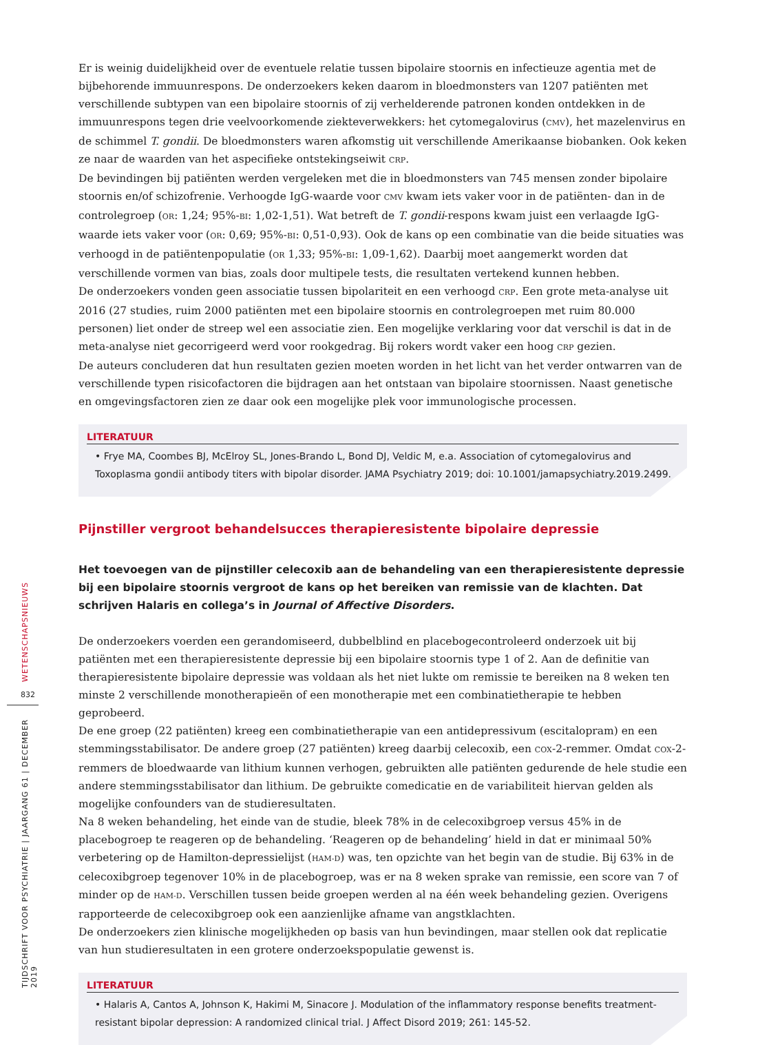Er is weinig duidelijkheid over de eventuele relatie tussen bipolaire stoornis en infectieuze agentia met de bijbehorende immuunrespons. De onderzoekers keken daarom in bloedmonsters van 1207 patiënten met verschillende subtypen van een bipolaire stoornis of zij verhelderende patronen konden ontdekken in de immuunrespons tegen drie veelvoorkomende ziekteverwekkers: het cytomegalovirus (CMV), het mazelenvirus en de schimmel T. gondii. De bloedmonsters waren afkomstig uit verschillende Amerikaanse biobanken. Ook keken ze naar de waarden van het aspecifieke ontstekingseiwit CRP.
De bevindingen bij patiënten werden vergeleken met die in bloedmonsters van 745 mensen zonder bipolaire stoornis en/of schizofrenie. Verhoogde IgG-waarde voor CMV kwam iets vaker voor in de patiënten- dan in de controlegroep (OR: 1,24; 95%-BI: 1,02-1,51). Wat betreft de T. gondii-respons kwam juist een verlaagde IgG-waarde iets vaker voor (OR: 0,69; 95%-BI: 0,51-0,93). Ook de kans op een combinatie van die beide situaties was verhoogd in de patiëntenpopulatie (OR 1,33; 95%-BI: 1,09-1,62). Daarbij moet aangemerkt worden dat verschillende vormen van bias, zoals door multipele tests, die resultaten vertekend kunnen hebben.
De onderzoekers vonden geen associatie tussen bipolariteit en een verhoogd CRP. Een grote meta-analyse uit 2016 (27 studies, ruim 2000 patiënten met een bipolaire stoornis en controlegroepen met ruim 80.000 personen) liet onder de streep wel een associatie zien. Een mogelijke verklaring voor dat verschil is dat in de meta-analyse niet gecorrigeerd werd voor rookgedrag. Bij rokers wordt vaker een hoog CRP gezien.
De auteurs concluderen dat hun resultaten gezien moeten worden in het licht van het verder ontwarren van de verschillende typen risicofactoren die bijdragen aan het ontstaan van bipolaire stoornissen. Naast genetische en omgevingsfactoren zien ze daar ook een mogelijke plek voor immunologische processen.
LITERATUUR
• Frye MA, Coombes BJ, McElroy SL, Jones-Brando L, Bond DJ, Veldic M, e.a. Association of cytomegalovirus and Toxoplasma gondii antibody titers with bipolar disorder. JAMA Psychiatry 2019; doi: 10.1001/jamapsychiatry.2019.2499.
Pijnstiller vergroot behandelsucces therapieresistente bipolaire depressie
Het toevoegen van de pijnstiller celecoxib aan de behandeling van een therapieresistente depressie bij een bipolaire stoornis vergroot de kans op het bereiken van remissie van de klachten. Dat schrijven Halaris en collega’s in Journal of Affective Disorders.
De onderzoekers voerden een gerandomiseerd, dubbelblind en placebogecontroleerd onderzoek uit bij patiënten met een therapieresistente depressie bij een bipolaire stoornis type 1 of 2. Aan de definitie van therapieresistente bipolaire depressie was voldaan als het niet lukte om remissie te bereiken na 8 weken ten minste 2 verschillende monotherapieën of een monotherapie met een combinatietherapie te hebben geprobeerd.
De ene groep (22 patiënten) kreeg een combinatietherapie van een antidepressivum (escitalopram) en een stemmingsstabilisator. De andere groep (27 patiënten) kreeg daarbij celecoxib, een COX-2-remmer. Omdat COX-2-remmers de bloedwaarde van lithium kunnen verhogen, gebruikten alle patiënten gedurende de hele studie een andere stemmingsstabilisator dan lithium. De gebruikte comedicatie en de variabiliteit hiervan gelden als mogelijke confounders van de studieresultaten.
Na 8 weken behandeling, het einde van de studie, bleek 78% in de celecoxibgroep versus 45% in de placebogroep te reageren op de behandeling. ‘Reageren op de behandeling’ hield in dat er minimaal 50% verbetering op de Hamilton-depressielijst (HAM-D) was, ten opzichte van het begin van de studie. Bij 63% in de celecoxibgroep tegenover 10% in de placebogroep, was er na 8 weken sprake van remissie, een score van 7 of minder op de HAM-D. Verschillen tussen beide groepen werden al na één week behandeling gezien. Overigens rapporteerde de celecoxibgroep ook een aanzienlijke afname van angstklachten.
De onderzoekers zien klinische mogelijkheden op basis van hun bevindingen, maar stellen ook dat replicatie van hun studieresultaten in een grotere onderzoekspopulatie gewenst is.
LITERATUUR
• Halaris A, Cantos A, Johnson K, Hakimi M, Sinacore J. Modulation of the inflammatory response benefits treatment-resistant bipolar depression: A randomized clinical trial. J Affect Disord 2019; 261: 145-52.
WETENSCHAPSNIEUWS
832
TIJDSCHRIFT VOOR PSYCHIATRIE | JAARGANG 61 | DECEMBER 2019